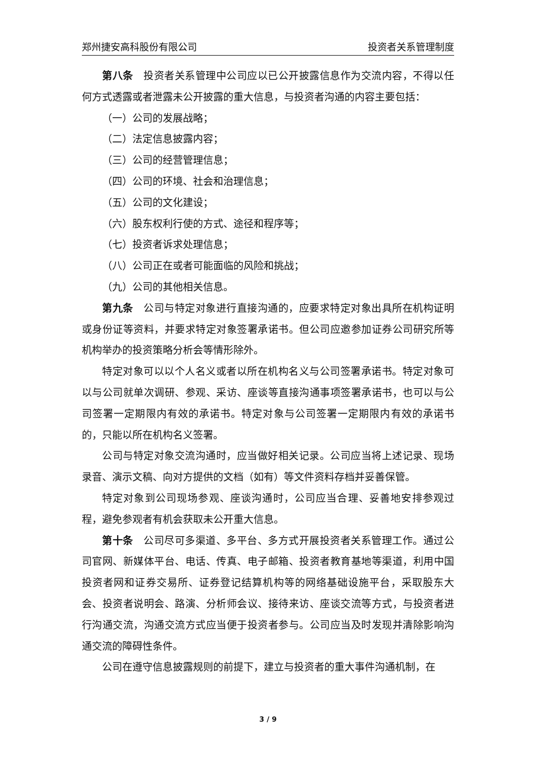郑州捷安高科股份有限公司 投资者关系管理制度
第八条　投资者关系管理中公司应以已公开披露信息作为交流内容，不得以任何方式透露或者泄露未公开披露的重大信息，与投资者沟通的内容主要包括：
（一）公司的发展战略；
（二）法定信息披露内容；
（三）公司的经营管理信息；
（四）公司的环境、社会和治理信息；
（五）公司的文化建设；
（六）股东权利行使的方式、途径和程序等；
（七）投资者诉求处理信息；
（八）公司正在或者可能面临的风险和挑战；
（九）公司的其他相关信息。
第九条　公司与特定对象进行直接沟通的，应要求特定对象出具所在机构证明或身份证等资料，并要求特定对象签署承诺书。但公司应邀参加证券公司研究所等机构举办的投资策略分析会等情形除外。
特定对象可以以个人名义或者以所在机构名义与公司签署承诺书。特定对象可以与公司就单次调研、参观、采访、座谈等直接沟通事项签署承诺书，也可以与公司签署一定期限内有效的承诺书。特定对象与公司签署一定期限内有效的承诺书的，只能以所在机构名义签署。
公司与特定对象交流沟通时，应当做好相关记录。公司应当将上述记录、现场录音、演示文稿、向对方提供的文档（如有）等文件资料存档并妥善保管。
特定对象到公司现场参观、座谈沟通时，公司应当合理、妥善地安排参观过程，避免参观者有机会获取未公开重大信息。
第十条　公司尽可多渠道、多平台、多方式开展投资者关系管理工作。通过公司官网、新媒体平台、电话、传真、电子邮箱、投资者教育基地等渠道，利用中国投资者网和证券交易所、证券登记结算机构等的网络基础设施平台，采取股东大会、投资者说明会、路演、分析师会议、接待来访、座谈交流等方式，与投资者进行沟通交流，沟通交流方式应当便于投资者参与。公司应当及时发现并清除影响沟通交流的障碍性条件。
公司在遵守信息披露规则的前提下，建立与投资者的重大事件沟通机制，在
3 / 9